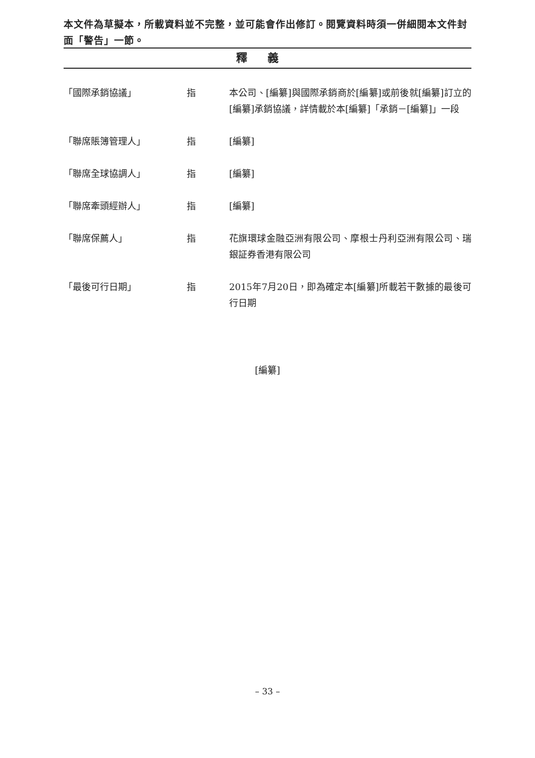本文件為草擬本，所載資料並不完整，並可能會作出修訂。閱覽資料時須一併細閱本文件封面「警告」一節。
釋義
「國際承銷協議」 指 本公司、[編纂]與國際承銷商於[編纂]或前後就[編纂]訂立的[編纂]承銷協議，詳情載於本[編纂]「承銷－[編纂]」一段
「聯席賬簿管理人」 指 [編纂]
「聯席全球協調人」 指 [編纂]
「聯席牽頭經辦人」 指 [編纂]
「聯席保薦人」 指 花旗環球金融亞洲有限公司、摩根士丹利亞洲有限公司、瑞銀証券香港有限公司
「最後可行日期」 指 2015年7月20日，即為確定本[編纂]所載若干數據的最後可行日期
[編纂]
– 33 –